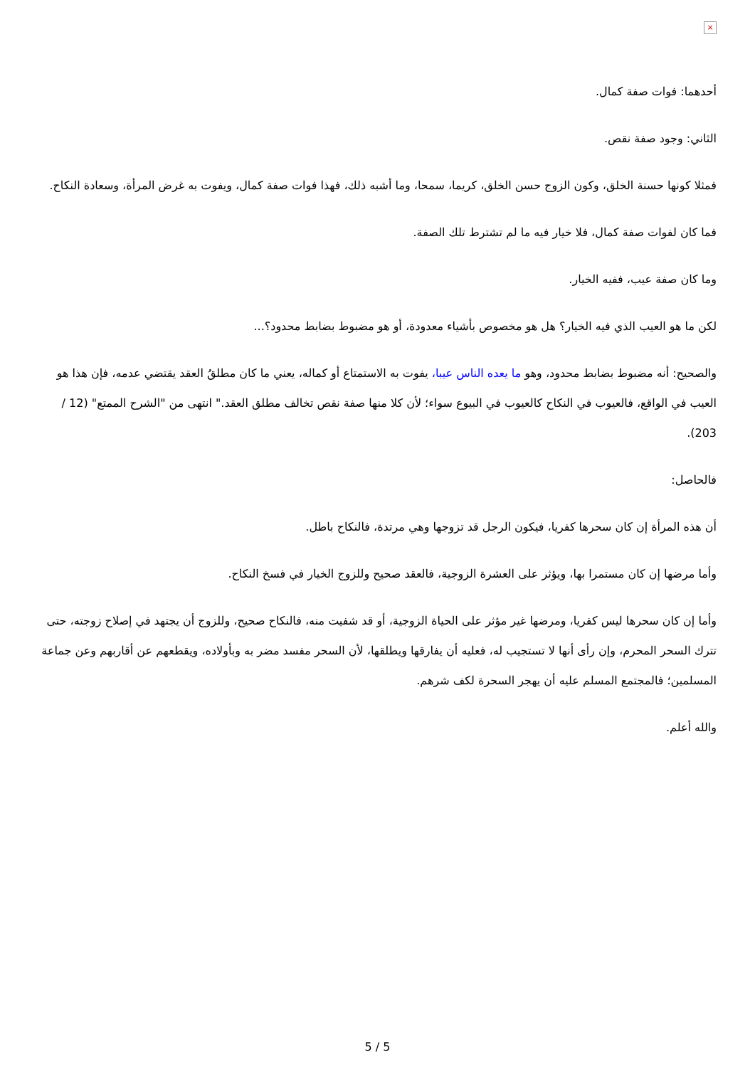×
أحدهما: فوات صفة كمال.
الثاني: وجود صفة نقص.
فمثلا كونها حسنة الخلق، وكون الزوج حسن الخلق، كريما، سمحا، وما أشبه ذلك، فهذا فوات صفة كمال، ويفوت به غرض المرأة، وسعادة النكاح.
فما كان لفوات صفة كمال، فلا خيار فيه ما لم تشترط تلك الصفة.
وما كان صفة عيب، ففيه الخيار.
لكن ما هو العيب الذي فيه الخيار؟ هل هو مخصوص بأشياء معدودة، أو هو مضبوط بضابط محدود؟...
والصحيح: أنه مضبوط بضابط محدود، وهو ما يعده الناس عيبا، يفوت به الاستمتاع أو كماله، يعني ما كان مطلقُ العقد يقتضي عدمه، فإن هذا هو العيب في الواقع، فالعيوب في النكاح كالعيوب في البيوع سواء؛ لأن كلا منها صفة نقص تخالف مطلق العقد." انتهى من "الشرح الممتع" (12 / 203).
فالحاصل:
أن هذه المرأة إن كان سحرها كفريا، فيكون الرجل قد تزوجها وهي مرتدة، فالنكاح باطل.
وأما مرضها إن كان مستمرا بها، ويؤثر على العشرة الزوجية، فالعقد صحيح وللزوج الخيار في فسخ النكاح.
وأما إن كان سحرها ليس كفريا، ومرضها غير مؤثر على الحياة الزوجية، أو قد شفيت منه، فالنكاح صحيح، وللزوج أن يجتهد في إصلاح زوجته، حتى تترك السحر المحرم، وإن رأى أنها لا تستجيب له، فعليه أن يفارقها ويطلقها، لأن السحر مفسد مضر به وبأولاده، ويقطعهم عن أقاربهم وعن جماعة المسلمين؛ فالمجتمع المسلم عليه أن يهجر السحرة لكف شرهم.
والله أعلم.
5 / 5